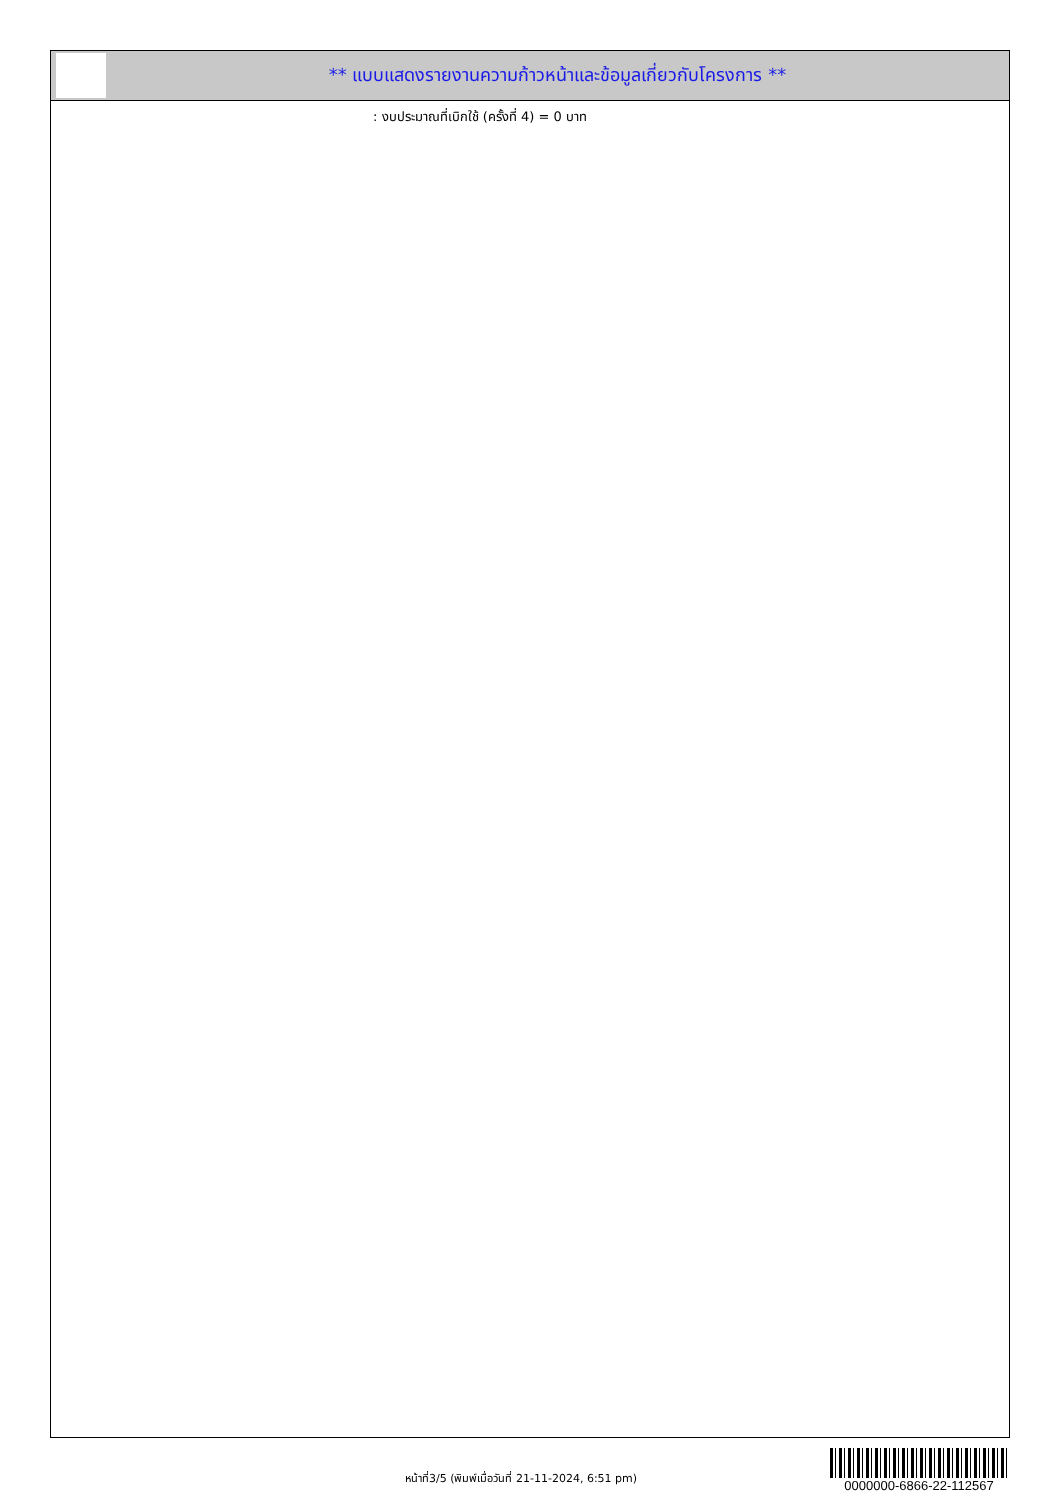** แบบแสดงรายงานความก้าวหน้าและข้อมูลเกี่ยวกับโครงการ **
: งบประมาณที่เบิกใช้ (ครั้งที่ 4) = 0 บาท
หน้าที่3/5 (พิมพ์เมื่อวันที่ 21-11-2024, 6:51 pm)
0000000-6866-22-112567